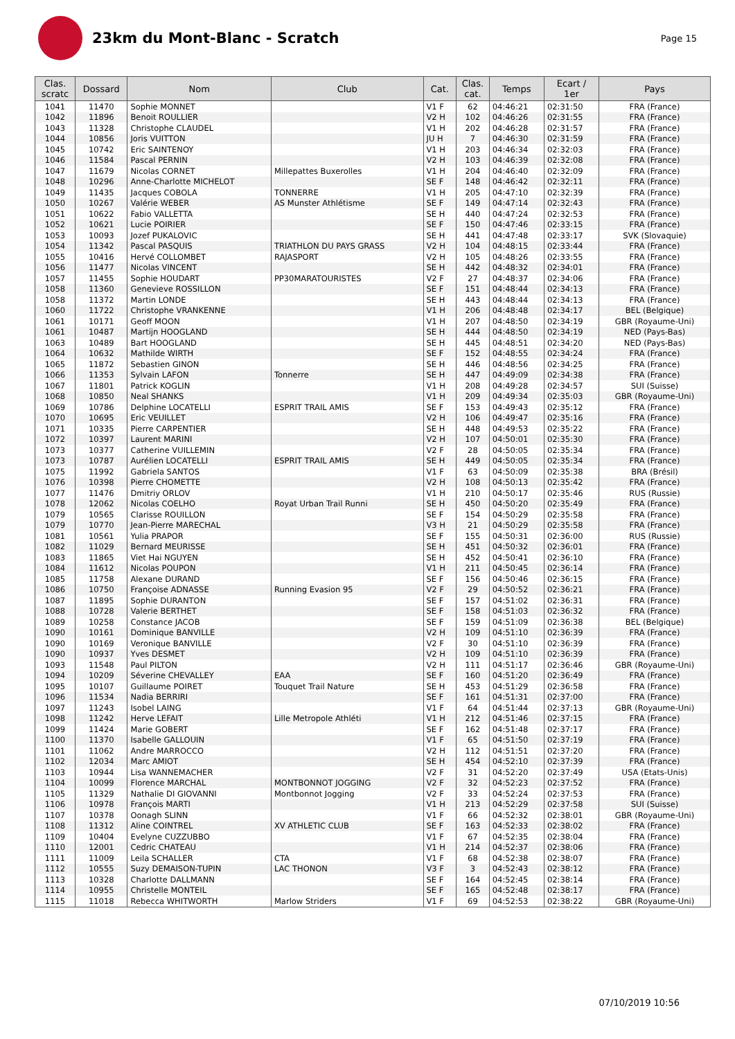23km du Mont-Blanc - Scratch
Page 15
| Clas. scratc | Dossard | Nom | Club | Cat. | Clas. cat. | Temps | Ecart / 1er | Pays |
| --- | --- | --- | --- | --- | --- | --- | --- | --- |
| 1041 | 11470 | Sophie MONNET | | V1 F | 62 | 04:46:21 | 02:31:50 | FRA (France) |
| 1042 | 11896 | Benoit ROULLIER | | V2 H | 102 | 04:46:26 | 02:31:55 | FRA (France) |
| 1043 | 11328 | Christophe CLAUDEL | | V1 H | 202 | 04:46:28 | 02:31:57 | FRA (France) |
| 1044 | 10856 | Joris VUITTON | | JU H | 7 | 04:46:30 | 02:31:59 | FRA (France) |
| 1045 | 10742 | Eric SAINTENOY | | V1 H | 203 | 04:46:34 | 02:32:03 | FRA (France) |
| 1046 | 11584 | Pascal PERNIN | | V2 H | 103 | 04:46:39 | 02:32:08 | FRA (France) |
| 1047 | 11679 | Nicolas CORNET | Millepattes Buxerolles | V1 H | 204 | 04:46:40 | 02:32:09 | FRA (France) |
| 1048 | 10296 | Anne-Charlotte MICHELOT | | SE F | 148 | 04:46:42 | 02:32:11 | FRA (France) |
| 1049 | 11435 | Jacques COBOLA | TONNERRE | V1 H | 205 | 04:47:10 | 02:32:39 | FRA (France) |
| 1050 | 10267 | Valérie WEBER | AS Munster Athlétisme | SE F | 149 | 04:47:14 | 02:32:43 | FRA (France) |
| 1051 | 10622 | Fabio VALLETTA | | SE H | 440 | 04:47:24 | 02:32:53 | FRA (France) |
| 1052 | 10621 | Lucie POIRIER | | SE F | 150 | 04:47:46 | 02:33:15 | FRA (France) |
| 1053 | 10093 | Jozef PUKALOVIC | | SE H | 441 | 04:47:48 | 02:33:17 | SVK (Slovaquie) |
| 1054 | 11342 | Pascal PASQUIS | TRIATHLON DU PAYS GRASS | V2 H | 104 | 04:48:15 | 02:33:44 | FRA (France) |
| 1055 | 10416 | Hervé COLLOMBET | RAJASPORT | V2 H | 105 | 04:48:26 | 02:33:55 | FRA (France) |
| 1056 | 11477 | Nicolas VINCENT | | SE H | 442 | 04:48:32 | 02:34:01 | FRA (France) |
| 1057 | 11455 | Sophie HOUDART | PP30MARATOURISTES | V2 F | 27 | 04:48:37 | 02:34:06 | FRA (France) |
| 1058 | 11360 | Genevieve ROSSILLON | | SE F | 151 | 04:48:44 | 02:34:13 | FRA (France) |
| 1058 | 11372 | Martin LONDE | | SE H | 443 | 04:48:44 | 02:34:13 | FRA (France) |
| 1060 | 11722 | Christophe VRANKENNE | | V1 H | 206 | 04:48:48 | 02:34:17 | BEL (Belgique) |
| 1061 | 10171 | Geoff MOON | | V1 H | 207 | 04:48:50 | 02:34:19 | GBR (Royaume-Uni) |
| 1061 | 10487 | Martijn HOOGLAND | | SE H | 444 | 04:48:50 | 02:34:19 | NED (Pays-Bas) |
| 1063 | 10489 | Bart HOOGLAND | | SE H | 445 | 04:48:51 | 02:34:20 | NED (Pays-Bas) |
| 1064 | 10632 | Mathilde WIRTH | | SE F | 152 | 04:48:55 | 02:34:24 | FRA (France) |
| 1065 | 11872 | Sebastien GINON | | SE H | 446 | 04:48:56 | 02:34:25 | FRA (France) |
| 1066 | 11353 | Sylvain LAFON | Tonnerre | SE H | 447 | 04:49:09 | 02:34:38 | FRA (France) |
| 1067 | 11801 | Patrick KOGLIN | | V1 H | 208 | 04:49:28 | 02:34:57 | SUI (Suisse) |
| 1068 | 10850 | Neal SHANKS | | V1 H | 209 | 04:49:34 | 02:35:03 | GBR (Royaume-Uni) |
| 1069 | 10786 | Delphine LOCATELLI | ESPRIT TRAIL AMIS | SE F | 153 | 04:49:43 | 02:35:12 | FRA (France) |
| 1070 | 10695 | Eric VEUILLET | | V2 H | 106 | 04:49:47 | 02:35:16 | FRA (France) |
| 1071 | 10335 | Pierre CARPENTIER | | SE H | 448 | 04:49:53 | 02:35:22 | FRA (France) |
| 1072 | 10397 | Laurent MARINI | | V2 H | 107 | 04:50:01 | 02:35:30 | FRA (France) |
| 1073 | 10377 | Catherine VUILLEMIN | | V2 F | 28 | 04:50:05 | 02:35:34 | FRA (France) |
| 1073 | 10787 | Aurélien LOCATELLI | ESPRIT TRAIL AMIS | SE H | 449 | 04:50:05 | 02:35:34 | FRA (France) |
| 1075 | 11992 | Gabriela SANTOS | | V1 F | 63 | 04:50:09 | 02:35:38 | BRA (Brésil) |
| 1076 | 10398 | Pierre CHOMETTE | | V2 H | 108 | 04:50:13 | 02:35:42 | FRA (France) |
| 1077 | 11476 | Dmitriy ORLOV | | V1 H | 210 | 04:50:17 | 02:35:46 | RUS (Russie) |
| 1078 | 12062 | Nicolas COELHO | Royat Urban Trail Runni | SE H | 450 | 04:50:20 | 02:35:49 | FRA (France) |
| 1079 | 10565 | Clarisse ROUILLON | | SE F | 154 | 04:50:29 | 02:35:58 | FRA (France) |
| 1079 | 10770 | Jean-Pierre MARECHAL | | V3 H | 21 | 04:50:29 | 02:35:58 | FRA (France) |
| 1081 | 10561 | Yulia PRAPOR | | SE F | 155 | 04:50:31 | 02:36:00 | RUS (Russie) |
| 1082 | 11029 | Bernard MEURISSE | | SE H | 451 | 04:50:32 | 02:36:01 | FRA (France) |
| 1083 | 11865 | Viet Hai NGUYEN | | SE H | 452 | 04:50:41 | 02:36:10 | FRA (France) |
| 1084 | 11612 | Nicolas POUPON | | V1 H | 211 | 04:50:45 | 02:36:14 | FRA (France) |
| 1085 | 11758 | Alexane DURAND | | SE F | 156 | 04:50:46 | 02:36:15 | FRA (France) |
| 1086 | 10750 | Françoise ADNASSE | Running Evasion 95 | V2 F | 29 | 04:50:52 | 02:36:21 | FRA (France) |
| 1087 | 11895 | Sophie DURANTON | | SE F | 157 | 04:51:02 | 02:36:31 | FRA (France) |
| 1088 | 10728 | Valerie BERTHET | | SE F | 158 | 04:51:03 | 02:36:32 | FRA (France) |
| 1089 | 10258 | Constance JACOB | | SE F | 159 | 04:51:09 | 02:36:38 | BEL (Belgique) |
| 1090 | 10161 | Dominique BANVILLE | | V2 H | 109 | 04:51:10 | 02:36:39 | FRA (France) |
| 1090 | 10169 | Veronique BANVILLE | | V2 F | 30 | 04:51:10 | 02:36:39 | FRA (France) |
| 1090 | 10937 | Yves DESMET | | V2 H | 109 | 04:51:10 | 02:36:39 | FRA (France) |
| 1093 | 11548 | Paul PILTON | | V2 H | 111 | 04:51:17 | 02:36:46 | GBR (Royaume-Uni) |
| 1094 | 10209 | Séverine CHEVALLEY | EAA | SE F | 160 | 04:51:20 | 02:36:49 | FRA (France) |
| 1095 | 10107 | Guillaume POIRET | Touquet Trail Nature | SE H | 453 | 04:51:29 | 02:36:58 | FRA (France) |
| 1096 | 11534 | Nadia BERRIRI | | SE F | 161 | 04:51:31 | 02:37:00 | FRA (France) |
| 1097 | 11243 | Isobel LAING | | V1 F | 64 | 04:51:44 | 02:37:13 | GBR (Royaume-Uni) |
| 1098 | 11242 | Herve LEFAIT | Lille Metropole Athléti | V1 H | 212 | 04:51:46 | 02:37:15 | FRA (France) |
| 1099 | 11424 | Marie GOBERT | | SE F | 162 | 04:51:48 | 02:37:17 | FRA (France) |
| 1100 | 11370 | Isabelle GALLOUIN | | V1 F | 65 | 04:51:50 | 02:37:19 | FRA (France) |
| 1101 | 11062 | Andre MARROCCO | | V2 H | 112 | 04:51:51 | 02:37:20 | FRA (France) |
| 1102 | 12034 | Marc AMIOT | | SE H | 454 | 04:52:10 | 02:37:39 | FRA (France) |
| 1103 | 10944 | Lisa WANNEMACHER | | V2 F | 31 | 04:52:20 | 02:37:49 | USA (Etats-Unis) |
| 1104 | 10099 | Florence MARCHAL | MONTBONNOT JOGGING | V2 F | 32 | 04:52:23 | 02:37:52 | FRA (France) |
| 1105 | 11329 | Nathalie DI GIOVANNI | Montbonnot Jogging | V2 F | 33 | 04:52:24 | 02:37:53 | FRA (France) |
| 1106 | 10978 | François MARTI | | V1 H | 213 | 04:52:29 | 02:37:58 | SUI (Suisse) |
| 1107 | 10378 | Oonagh SLINN | | V1 F | 66 | 04:52:32 | 02:38:01 | GBR (Royaume-Uni) |
| 1108 | 11312 | Aline COINTREL | XV ATHLETIC CLUB | SE F | 163 | 04:52:33 | 02:38:02 | FRA (France) |
| 1109 | 10404 | Evelyne CUZZUBBO | | V1 F | 67 | 04:52:35 | 02:38:04 | FRA (France) |
| 1110 | 12001 | Cedric CHATEAU | | V1 H | 214 | 04:52:37 | 02:38:06 | FRA (France) |
| 1111 | 11009 | Leila SCHALLER | CTA | V1 F | 68 | 04:52:38 | 02:38:07 | FRA (France) |
| 1112 | 10555 | Suzy DEMAISON-TUPIN | LAC THONON | V3 F | 3 | 04:52:43 | 02:38:12 | FRA (France) |
| 1113 | 10328 | Charlotte DALLMANN | | SE F | 164 | 04:52:45 | 02:38:14 | FRA (France) |
| 1114 | 10955 | Christelle MONTEIL | | SE F | 165 | 04:52:48 | 02:38:17 | FRA (France) |
| 1115 | 11018 | Rebecca WHITWORTH | Marlow Striders | V1 F | 69 | 04:52:53 | 02:38:22 | GBR (Royaume-Uni) |
07/10/2019 10:56